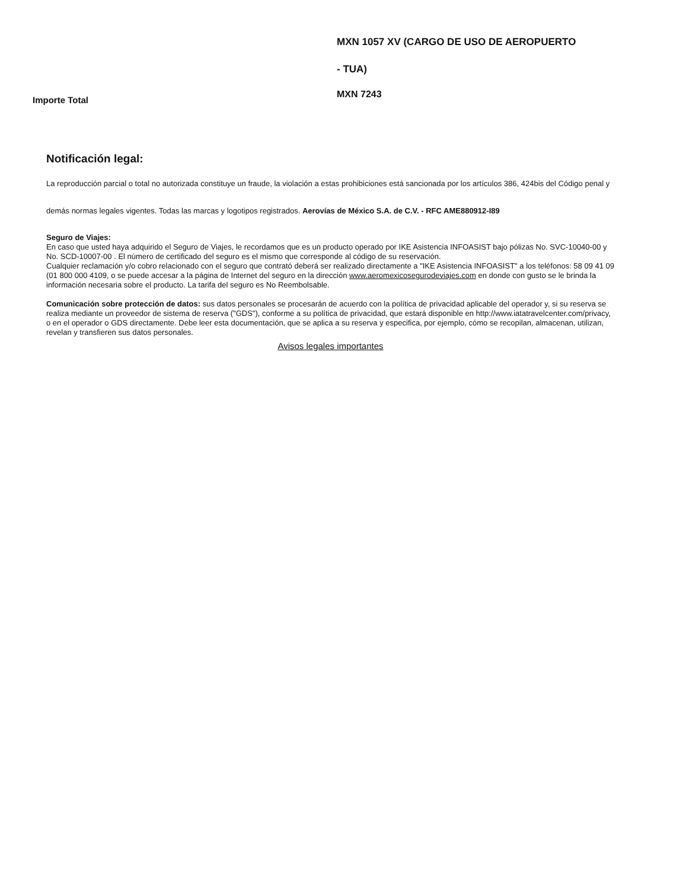MXN 1057 XV (CARGO DE USO DE AEROPUERTO
- TUA)
Importe Total
MXN 7243
Notificación legal:
La reproducción parcial o total no autorizada constituye un fraude, la violación a estas prohibiciones está sancionada por los artículos 386, 424bis del Código penal y demás normas legales vigentes. Todas las marcas y logotipos registrados. Aerovías de México S.A. de C.V. - RFC AME880912-I89
Seguro de Viajes:
En caso que usted haya adquirido el Seguro de Viajes, le recordamos que es un producto operado por IKE Asistencia INFOASIST bajo pólizas No. SVC-10040-00 y No. SCD-10007-00 . El número de certificado del seguro es el mismo que corresponde al código de su reservación.
Cualquier reclamación y/o cobro relacionado con el seguro que contrató deberá ser realizado directamente a "IKE Asistencia INFOASIST" a los teléfonos: 58 09 41 09 (01 800 000 4109, o se puede accesar a la página de Internet del seguro en la dirección www.aeromexicosegurodeviajes.com en donde con gusto se le brinda la información necesaria sobre el producto. La tarifa del seguro es No Reembolsable.
Comunicación sobre protección de datos: sus datos personales se procesarán de acuerdo con la política de privacidad aplicable del operador y, si su reserva se realiza mediante un proveedor de sistema de reserva ("GDS"), conforme a su política de privacidad, que estará disponible en http://www.iatatravelcenter.com/privacy, o en el operador o GDS directamente. Debe leer esta documentación, que se aplica a su reserva y especifica, por ejemplo, cómo se recopilan, almacenan, utilizan, revelan y transfieren sus datos personales.
Avisos legales importantes